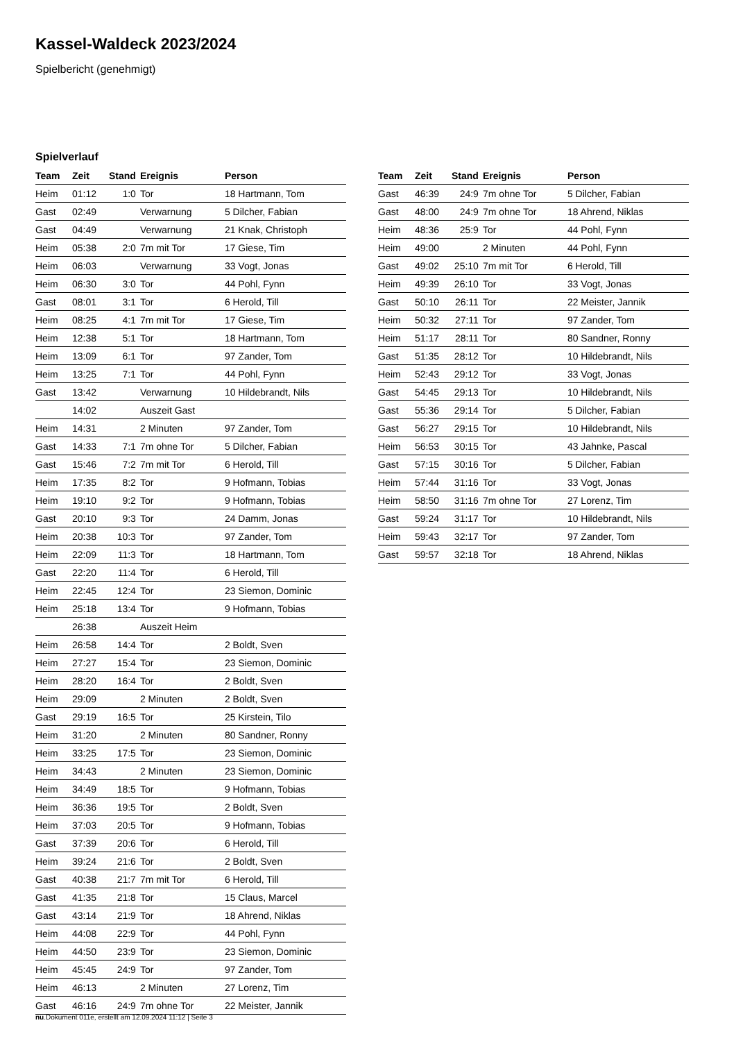Kassel-Waldeck 2023/2024
Spielbericht (genehmigt)
Spielverlauf
| Team | Zeit | Stand | Ereignis | Person |
| --- | --- | --- | --- | --- |
| Heim | 01:12 | 1:0 | Tor | 18 Hartmann, Tom |
| Gast | 02:49 | | Verwarnung | 5 Dilcher, Fabian |
| Gast | 04:49 | | Verwarnung | 21 Knak, Christoph |
| Heim | 05:38 | 2:0 | 7m mit Tor | 17 Giese, Tim |
| Heim | 06:03 | | Verwarnung | 33 Vogt, Jonas |
| Heim | 06:30 | 3:0 | Tor | 44 Pohl, Fynn |
| Gast | 08:01 | 3:1 | Tor | 6 Herold, Till |
| Heim | 08:25 | 4:1 | 7m mit Tor | 17 Giese, Tim |
| Heim | 12:38 | 5:1 | Tor | 18 Hartmann, Tom |
| Heim | 13:09 | 6:1 | Tor | 97 Zander, Tom |
| Heim | 13:25 | 7:1 | Tor | 44 Pohl, Fynn |
| Gast | 13:42 | | Verwarnung | 10 Hildebrandt, Nils |
| | 14:02 | | Auszeit Gast | |
| Heim | 14:31 | | 2 Minuten | 97 Zander, Tom |
| Gast | 14:33 | 7:1 | 7m ohne Tor | 5 Dilcher, Fabian |
| Gast | 15:46 | 7:2 | 7m mit Tor | 6 Herold, Till |
| Heim | 17:35 | 8:2 | Tor | 9 Hofmann, Tobias |
| Heim | 19:10 | 9:2 | Tor | 9 Hofmann, Tobias |
| Gast | 20:10 | 9:3 | Tor | 24 Damm, Jonas |
| Heim | 20:38 | 10:3 | Tor | 97 Zander, Tom |
| Heim | 22:09 | 11:3 | Tor | 18 Hartmann, Tom |
| Gast | 22:20 | 11:4 | Tor | 6 Herold, Till |
| Heim | 22:45 | 12:4 | Tor | 23 Siemon, Dominic |
| Heim | 25:18 | 13:4 | Tor | 9 Hofmann, Tobias |
| | 26:38 | | Auszeit Heim | |
| Heim | 26:58 | 14:4 | Tor | 2 Boldt, Sven |
| Heim | 27:27 | 15:4 | Tor | 23 Siemon, Dominic |
| Heim | 28:20 | 16:4 | Tor | 2 Boldt, Sven |
| Heim | 29:09 | | 2 Minuten | 2 Boldt, Sven |
| Gast | 29:19 | 16:5 | Tor | 25 Kirstein, Tilo |
| Heim | 31:20 | | 2 Minuten | 80 Sandner, Ronny |
| Heim | 33:25 | 17:5 | Tor | 23 Siemon, Dominic |
| Heim | 34:43 | | 2 Minuten | 23 Siemon, Dominic |
| Heim | 34:49 | 18:5 | Tor | 9 Hofmann, Tobias |
| Heim | 36:36 | 19:5 | Tor | 2 Boldt, Sven |
| Heim | 37:03 | 20:5 | Tor | 9 Hofmann, Tobias |
| Gast | 37:39 | 20:6 | Tor | 6 Herold, Till |
| Heim | 39:24 | 21:6 | Tor | 2 Boldt, Sven |
| Gast | 40:38 | 21:7 | 7m mit Tor | 6 Herold, Till |
| Gast | 41:35 | 21:8 | Tor | 15 Claus, Marcel |
| Gast | 43:14 | 21:9 | Tor | 18 Ahrend, Niklas |
| Heim | 44:08 | 22:9 | Tor | 44 Pohl, Fynn |
| Heim | 44:50 | 23:9 | Tor | 23 Siemon, Dominic |
| Heim | 45:45 | 24:9 | Tor | 97 Zander, Tom |
| Heim | 46:13 | | 2 Minuten | 27 Lorenz, Tim |
| Gast | 46:16 | 24:9 | 7m ohne Tor | 22 Meister, Jannik |
| Team | Zeit | Stand | Ereignis | Person |
| --- | --- | --- | --- | --- |
| Gast | 46:39 | 24:9 | 7m ohne Tor | 5 Dilcher, Fabian |
| Gast | 48:00 | 24:9 | 7m ohne Tor | 18 Ahrend, Niklas |
| Heim | 48:36 | 25:9 | Tor | 44 Pohl, Fynn |
| Heim | 49:00 | | 2 Minuten | 44 Pohl, Fynn |
| Gast | 49:02 | 25:10 | 7m mit Tor | 6 Herold, Till |
| Heim | 49:39 | 26:10 | Tor | 33 Vogt, Jonas |
| Gast | 50:10 | 26:11 | Tor | 22 Meister, Jannik |
| Heim | 50:32 | 27:11 | Tor | 97 Zander, Tom |
| Heim | 51:17 | 28:11 | Tor | 80 Sandner, Ronny |
| Gast | 51:35 | 28:12 | Tor | 10 Hildebrandt, Nils |
| Heim | 52:43 | 29:12 | Tor | 33 Vogt, Jonas |
| Gast | 54:45 | 29:13 | Tor | 10 Hildebrandt, Nils |
| Gast | 55:36 | 29:14 | Tor | 5 Dilcher, Fabian |
| Gast | 56:27 | 29:15 | Tor | 10 Hildebrandt, Nils |
| Heim | 56:53 | 30:15 | Tor | 43 Jahnke, Pascal |
| Gast | 57:15 | 30:16 | Tor | 5 Dilcher, Fabian |
| Heim | 57:44 | 31:16 | Tor | 33 Vogt, Jonas |
| Heim | 58:50 | 31:16 | 7m ohne Tor | 27 Lorenz, Tim |
| Gast | 59:24 | 31:17 | Tor | 10 Hildebrandt, Nils |
| Heim | 59:43 | 32:17 | Tor | 97 Zander, Tom |
| Gast | 59:57 | 32:18 | Tor | 18 Ahrend, Niklas |
nu.Dokument 011e, erstellt am 12.09.2024 11:12 | Seite 3